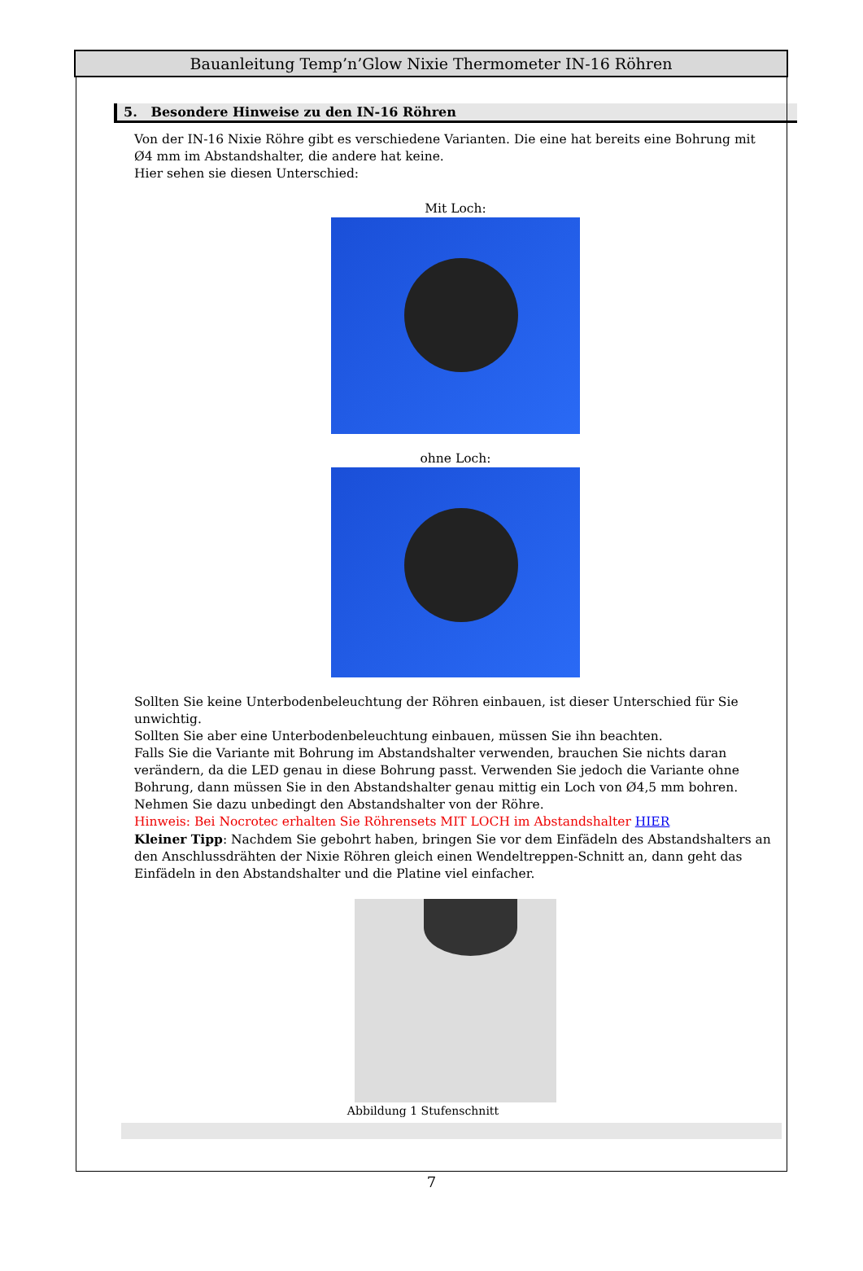Bauanleitung Temp’n’Glow Nixie Thermometer IN-16 Röhren
5. Besondere Hinweise zu den IN-16 Röhren
Von der IN-16 Nixie Röhre gibt es verschiedene Varianten. Die eine hat bereits eine Bohrung mit Ø4 mm im Abstandshalter, die andere hat keine.
Hier sehen sie diesen Unterschied:
Mit Loch:
ohne Loch:
Sollten Sie keine Unterbodenbeleuchtung der Röhren einbauen, ist dieser Unterschied für Sie unwichtig.
Sollten Sie aber eine Unterbodenbeleuchtung einbauen, müssen Sie ihn beachten.
Falls Sie die Variante mit Bohrung im Abstandshalter verwenden, brauchen Sie nichts daran verändern, da die LED genau in diese Bohrung passt. Verwenden Sie jedoch die Variante ohne Bohrung, dann müssen Sie in den Abstandshalter genau mittig ein Loch von Ø4,5 mm bohren. Nehmen Sie dazu unbedingt den Abstandshalter von der Röhre.
Hinweis: Bei Nocrotec erhalten Sie Röhrensets MIT LOCH im Abstandshalter HIER
Kleiner Tipp: Nachdem Sie gebohrt haben, bringen Sie vor dem Einfädeln des Abstandshalters an den Anschlussdrähten der Nixie Röhren gleich einen Wendeltreppen-Schnitt an, dann geht das Einfädeln in den Abstandshalter und die Platine viel einfacher.
Abbildung 1 Stufenschnitt
7